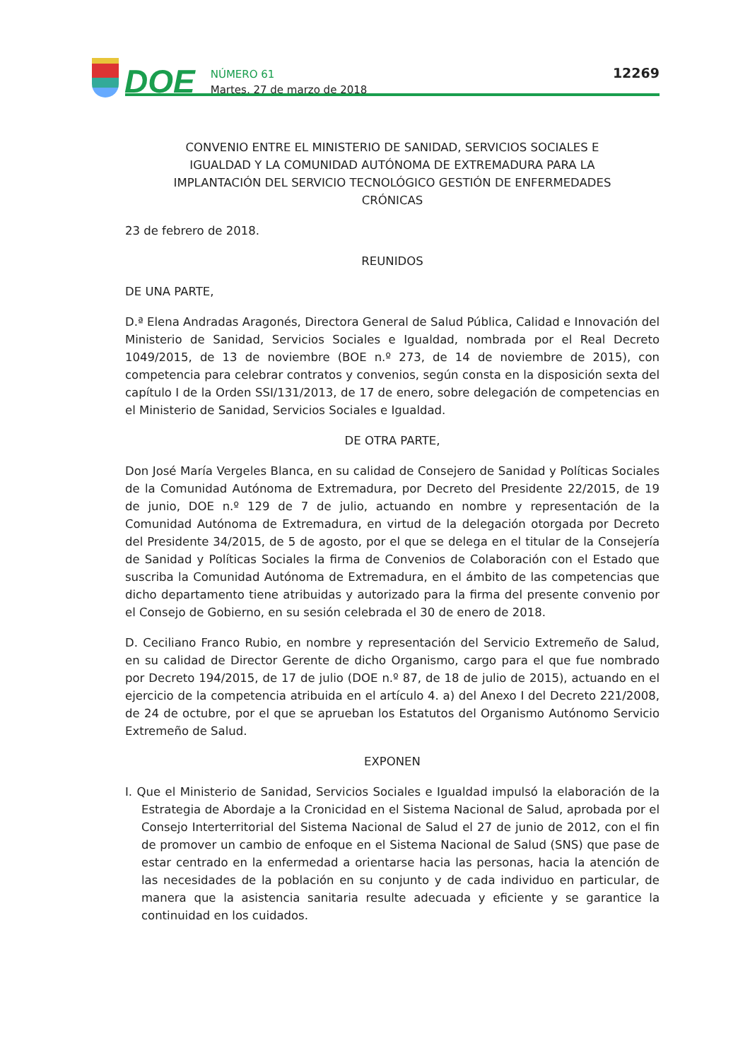DOE
NÚMERO 61
Martes, 27 de marzo de 2018
12269
CONVENIO ENTRE EL MINISTERIO DE SANIDAD, SERVICIOS SOCIALES E IGUALDAD Y LA COMUNIDAD AUTÓNOMA DE EXTREMADURA PARA LA IMPLANTACIÓN DEL SERVICIO TECNOLÓGICO GESTIÓN DE ENFERMEDADES CRÓNICAS
23 de febrero de 2018.
REUNIDOS
DE UNA PARTE,
D.ª Elena Andradas Aragonés, Directora General de Salud Pública, Calidad e Innovación del Ministerio de Sanidad, Servicios Sociales e Igualdad, nombrada por el Real Decreto 1049/2015, de 13 de noviembre (BOE n.º 273, de 14 de noviembre de 2015), con competencia para celebrar contratos y convenios, según consta en la disposición sexta del capítulo I de la Orden SSI/131/2013, de 17 de enero, sobre delegación de competencias en el Ministerio de Sanidad, Servicios Sociales e Igualdad.
DE OTRA PARTE,
Don José María Vergeles Blanca, en su calidad de Consejero de Sanidad y Políticas Sociales de la Comunidad Autónoma de Extremadura, por Decreto del Presidente 22/2015, de 19 de junio, DOE n.º 129 de 7 de julio, actuando en nombre y representación de la Comunidad Autónoma de Extremadura, en virtud de la delegación otorgada por Decreto del Presidente 34/2015, de 5 de agosto, por el que se delega en el titular de la Consejería de Sanidad y Políticas Sociales la firma de Convenios de Colaboración con el Estado que suscriba la Comunidad Autónoma de Extremadura, en el ámbito de las competencias que dicho departamento tiene atribuidas y autorizado para la firma del presente convenio por el Consejo de Gobierno, en su sesión celebrada el 30 de enero de 2018.
D. Ceciliano Franco Rubio, en nombre y representación del Servicio Extremeño de Salud, en su calidad de Director Gerente de dicho Organismo, cargo para el que fue nombrado por Decreto 194/2015, de 17 de julio (DOE n.º 87, de 18 de julio de 2015), actuando en el ejercicio de la competencia atribuida en el artículo 4. a) del Anexo I del Decreto 221/2008, de 24 de octubre, por el que se aprueban los Estatutos del Organismo Autónomo Servicio Extremeño de Salud.
EXPONEN
I. Que el Ministerio de Sanidad, Servicios Sociales e Igualdad impulsó la elaboración de la Estrategia de Abordaje a la Cronicidad en el Sistema Nacional de Salud, aprobada por el Consejo Interterritorial del Sistema Nacional de Salud el 27 de junio de 2012, con el fin de promover un cambio de enfoque en el Sistema Nacional de Salud (SNS) que pase de estar centrado en la enfermedad a orientarse hacia las personas, hacia la atención de las necesidades de la población en su conjunto y de cada individuo en particular, de manera que la asistencia sanitaria resulte adecuada y eficiente y se garantice la continuidad en los cuidados.